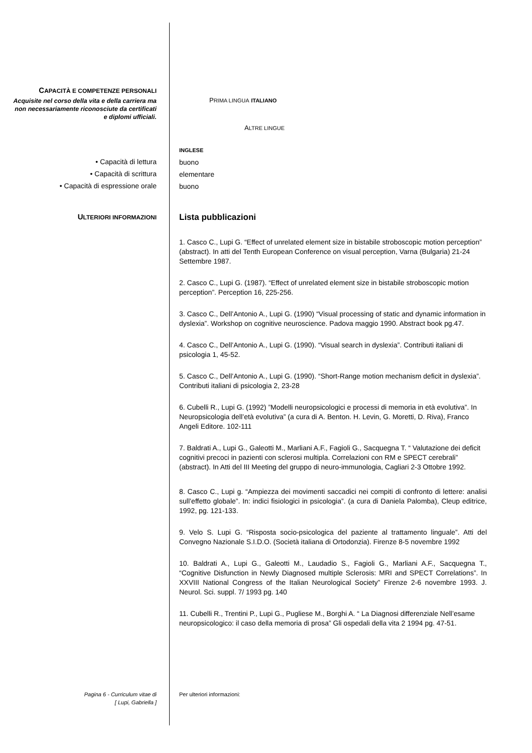CAPACITÀ E COMPETENZE PERSONALI
Acquisite nel corso della vita e della carriera ma non necessariamente riconosciute da certificati e diplomi ufficiali.
PRIMA LINGUA ITALIANO
ALTRE LINGUE
• Capacità di lettura
• Capacità di scrittura
• Capacità di espressione orale
INGLESE
buono
elementare
buono
ULTERIORI INFORMAZIONI
Lista pubblicazioni
1. Casco C., Lupi G. “Effect of unrelated element size in bistabile stroboscopic motion perception” (abstract). In atti del Tenth European Conference on visual perception, Varna (Bulgaria) 21-24 Settembre 1987.
2. Casco C., Lupi G. (1987). “Effect of unrelated element size in bistabile stroboscopic motion perception”. Perception 16, 225-256.
3. Casco C., Dell’Antonio A., Lupi G. (1990) “Visual processing of static and dynamic information in dyslexia”. Workshop on cognitive neuroscience. Padova maggio 1990. Abstract book pg.47.
4. Casco C., Dell’Antonio A., Lupi G. (1990). “Visual search in dyslexia”. Contributi italiani di psicologia 1, 45-52.
5. Casco C., Dell’Antonio A., Lupi G. (1990). “Short-Range motion mechanism deficit in dyslexia”. Contributi italiani di psicologia 2, 23-28
6. Cubelli R., Lupi G. (1992) ”Modelli neuropsicologici e processi di memoria in età evolutiva”. In Neuropsicologia dell’età evolutiva” (a cura di A. Benton. H. Levin, G. Moretti, D. Riva), Franco Angeli Editore. 102-111
7. Baldrati A., Lupi G., Galeotti M., Marliani A.F., Fagioli G., Sacquegna T. “ Valutazione dei deficit cognitivi precoci in pazienti con sclerosi multipla. Correlazioni con RM e SPECT cerebrali” (abstract). In Atti del III Meeting del gruppo di neuro-immunologia, Cagliari 2-3 Ottobre 1992.
8. Casco C., Lupi g. “Ampiezza dei movimenti saccadici nei compiti di confronto di lettere: analisi sull’effetto globale”. In: indici fisiologici in psicologia”. (a cura di Daniela Palomba), Cleup editrice, 1992, pg. 121-133.
9. Velo S. Lupi G. “Risposta socio-psicologica del paziente al trattamento linguale”. Atti del Convegno Nazionale S.I.D.O. (Società italiana di Ortodonzia). Firenze 8-5 novembre 1992
10. Baldrati A., Lupi G., Galeotti M., Laudadio S., Fagioli G., Marliani A.F., Sacquegna T., “Cognitive Disfunction in Newly Diagnosed multiple Sclerosis: MRI and SPECT Correlations”. In XXVIII National Congress of the Italian Neurological Society” Firenze 2-6 novembre 1993. J. Neurol. Sci. suppl. 7/ 1993 pg. 140
11. Cubelli R., Trentini P., Lupi G., Pugliese M., Borghi A. “ La Diagnosi differenziale Nell’esame neuropsicologico: il caso della memoria di prosa” Gli ospedali della vita 2 1994 pg. 47-51.
Pagina 6 - Curriculum vitae di
[ Lupi, Gabriella ]
Per ulteriori informazioni: